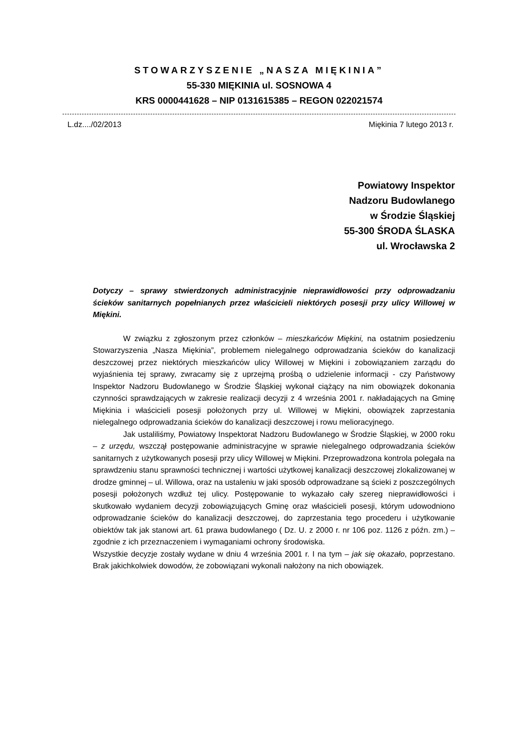STOWARZYSZENIE „NASZA MIĘKINIA”
55-330 MIĘKINIA ul. SOSNOWA 4
KRS 0000441628 – NIP 0131615385 – REGON 022021574
L.dz..../02/2013 Miękinia 7 lutego 2013 r.
Powiatowy Inspektor
Nadzoru Budowlanego
w Środzie Śląskiej
55-300 ŚRODA ŚLASKA
ul. Wrocławska 2
Dotyczy – sprawy stwierdzonych administracyjnie nieprawidłowości przy odprowadzaniu ścieków sanitarnych popełnianych przez właścicieli niektórych posesji przy ulicy Willowej w Miękini.
W związku z zgłoszonym przez członków – mieszkańców Miękini, na ostatnim posiedzeniu Stowarzyszenia „Nasza Miękinia”, problemem nielegalnego odprowadzania ścieków do kanalizacji deszczowej przez niektórych mieszkańców ulicy Willowej w Miękini i zobowiązaniem zarządu do wyjaśnienia tej sprawy, zwracamy się z uprzejmą prośbą o udzielenie informacji - czy Państwowy Inspektor Nadzoru Budowlanego w Środzie Śląskiej wykonał ciążący na nim obowiązek dokonania czynności sprawdzających w zakresie realizacji decyzji z 4 września 2001 r. nakładających na Gminę Miękinia i właścicieli posesji położonych przy ul. Willowej w Miękini, obowiązek zaprzestania nielegalnego odprowadzania ścieków do kanalizacji deszczowej i rowu melioracyjnego.
Jak ustaliliśmy, Powiatowy Inspektorat Nadzoru Budowlanego w Środzie Śląskiej, w 2000 roku – z urzędu, wszczął postępowanie administracyjne w sprawie nielegalnego odprowadzania ścieków sanitarnych z użytkowanych posesji przy ulicy Willowej w Miękini. Przeprowadzona kontrola polegała na sprawdzeniu stanu sprawności technicznej i wartości użytkowej kanalizacji deszczowej zlokalizowanej w drodze gminnej – ul. Willowa, oraz na ustaleniu w jaki sposób odprowadzane są ścieki z poszczególnych posesji położonych wzdłuż tej ulicy. Postępowanie to wykazało cały szereg nieprawidłowości i skutkowało wydaniem decyzji zobowiązujących Gminę oraz właścicieli posesji, którym udowodniono odprowadzanie ścieków do kanalizacji deszczowej, do zaprzestania tego procederu i użytkowanie obiektów tak jak stanowi art. 61 prawa budowlanego ( Dz. U. z 2000 r. nr 106 poz. 1126 z późn. zm.) – zgodnie z ich przeznaczeniem i wymaganiami ochrony środowiska.
Wszystkie decyzje zostały wydane w dniu 4 września 2001 r. I na tym – jak się okazało, poprzestano. Brak jakichkolwiek dowodów, że zobowiązani wykonali nałożony na nich obowiązek.